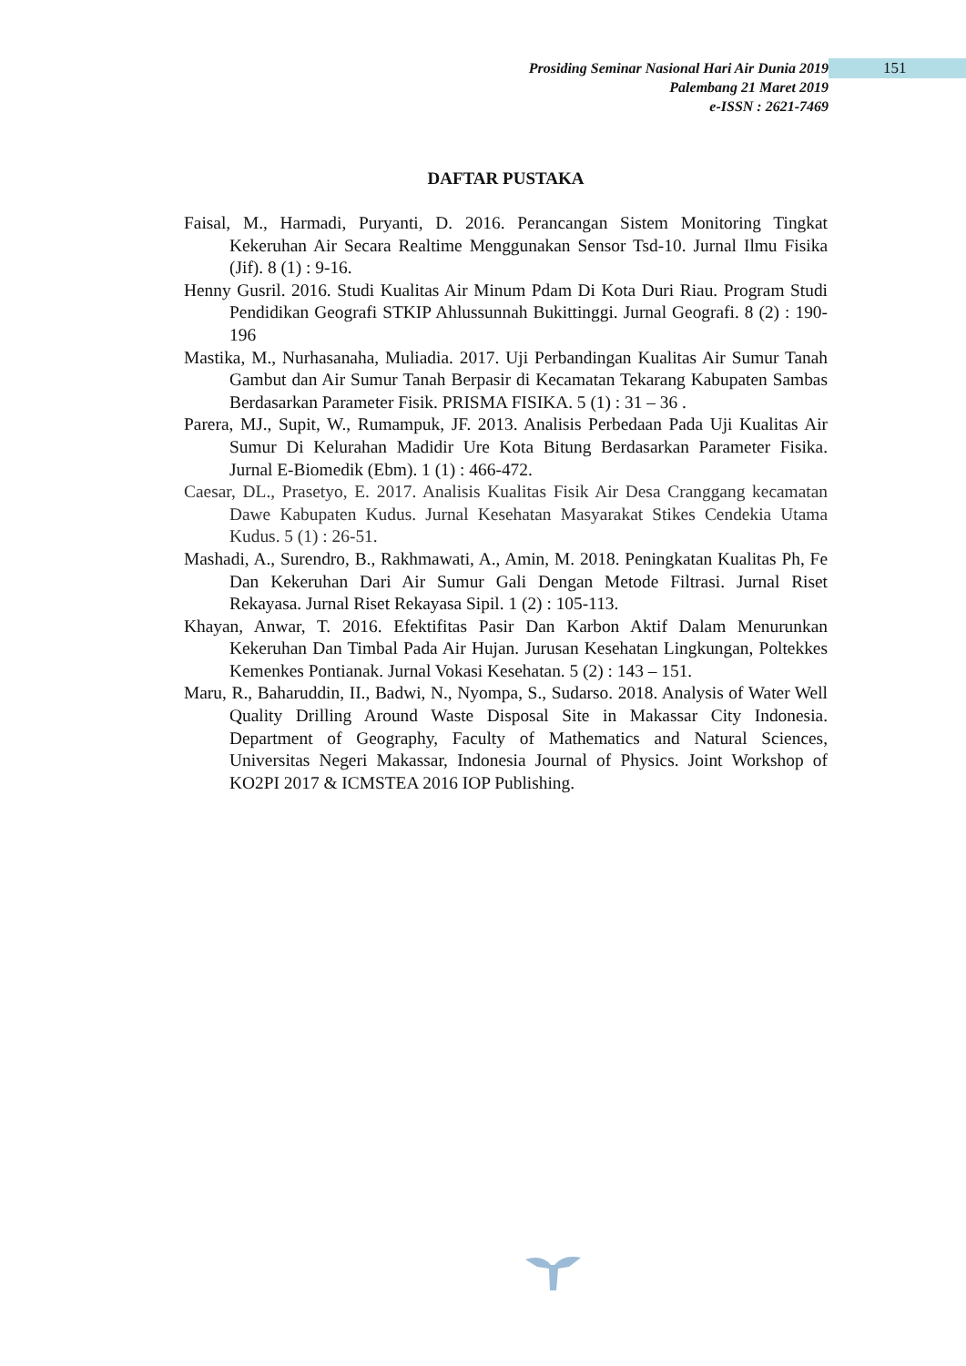Prosiding Seminar Nasional Hari Air Dunia 2019
Palembang 21 Maret 2019
e-ISSN : 2621-7469
151
DAFTAR PUSTAKA
Faisal, M., Harmadi, Puryanti, D. 2016. Perancangan Sistem Monitoring Tingkat Kekeruhan Air Secara Realtime Menggunakan Sensor Tsd-10. Jurnal Ilmu Fisika (Jif). 8 (1) : 9-16.
Henny Gusril. 2016. Studi Kualitas Air Minum Pdam Di Kota Duri Riau. Program Studi Pendidikan Geografi STKIP Ahlussunnah Bukittinggi. Jurnal Geografi. 8 (2) : 190-196
Mastika, M., Nurhasanaha, Muliadia. 2017. Uji Perbandingan Kualitas Air Sumur Tanah Gambut dan Air Sumur Tanah Berpasir di Kecamatan Tekarang Kabupaten Sambas Berdasarkan Parameter Fisik. PRISMA FISIKA. 5 (1) : 31 – 36 .
Parera, MJ., Supit, W., Rumampuk, JF. 2013. Analisis Perbedaan Pada Uji Kualitas Air Sumur Di Kelurahan Madidir Ure Kota Bitung Berdasarkan Parameter Fisika. Jurnal E-Biomedik (Ebm). 1 (1) : 466-472.
Caesar, DL., Prasetyo, E. 2017. Analisis Kualitas Fisik Air Desa Cranggang kecamatan Dawe Kabupaten Kudus. Jurnal Kesehatan Masyarakat Stikes Cendekia Utama Kudus. 5 (1) : 26-51.
Mashadi, A., Surendro, B., Rakhmawati, A., Amin, M. 2018. Peningkatan Kualitas Ph, Fe Dan Kekeruhan Dari Air Sumur Gali Dengan Metode Filtrasi. Jurnal Riset Rekayasa. Jurnal Riset Rekayasa Sipil. 1 (2) : 105-113.
Khayan, Anwar, T. 2016. Efektifitas Pasir Dan Karbon Aktif Dalam Menurunkan Kekeruhan Dan Timbal Pada Air Hujan. Jurusan Kesehatan Lingkungan, Poltekkes Kemenkes Pontianak. Jurnal Vokasi Kesehatan. 5 (2) : 143 – 151.
Maru, R., Baharuddin, II., Badwi, N., Nyompa, S., Sudarso. 2018. Analysis of Water Well Quality Drilling Around Waste Disposal Site in Makassar City Indonesia. Department of Geography, Faculty of Mathematics and Natural Sciences, Universitas Negeri Makassar, Indonesia Journal of Physics. Joint Workshop of KO2PI 2017 & ICMSTEA 2016 IOP Publishing.